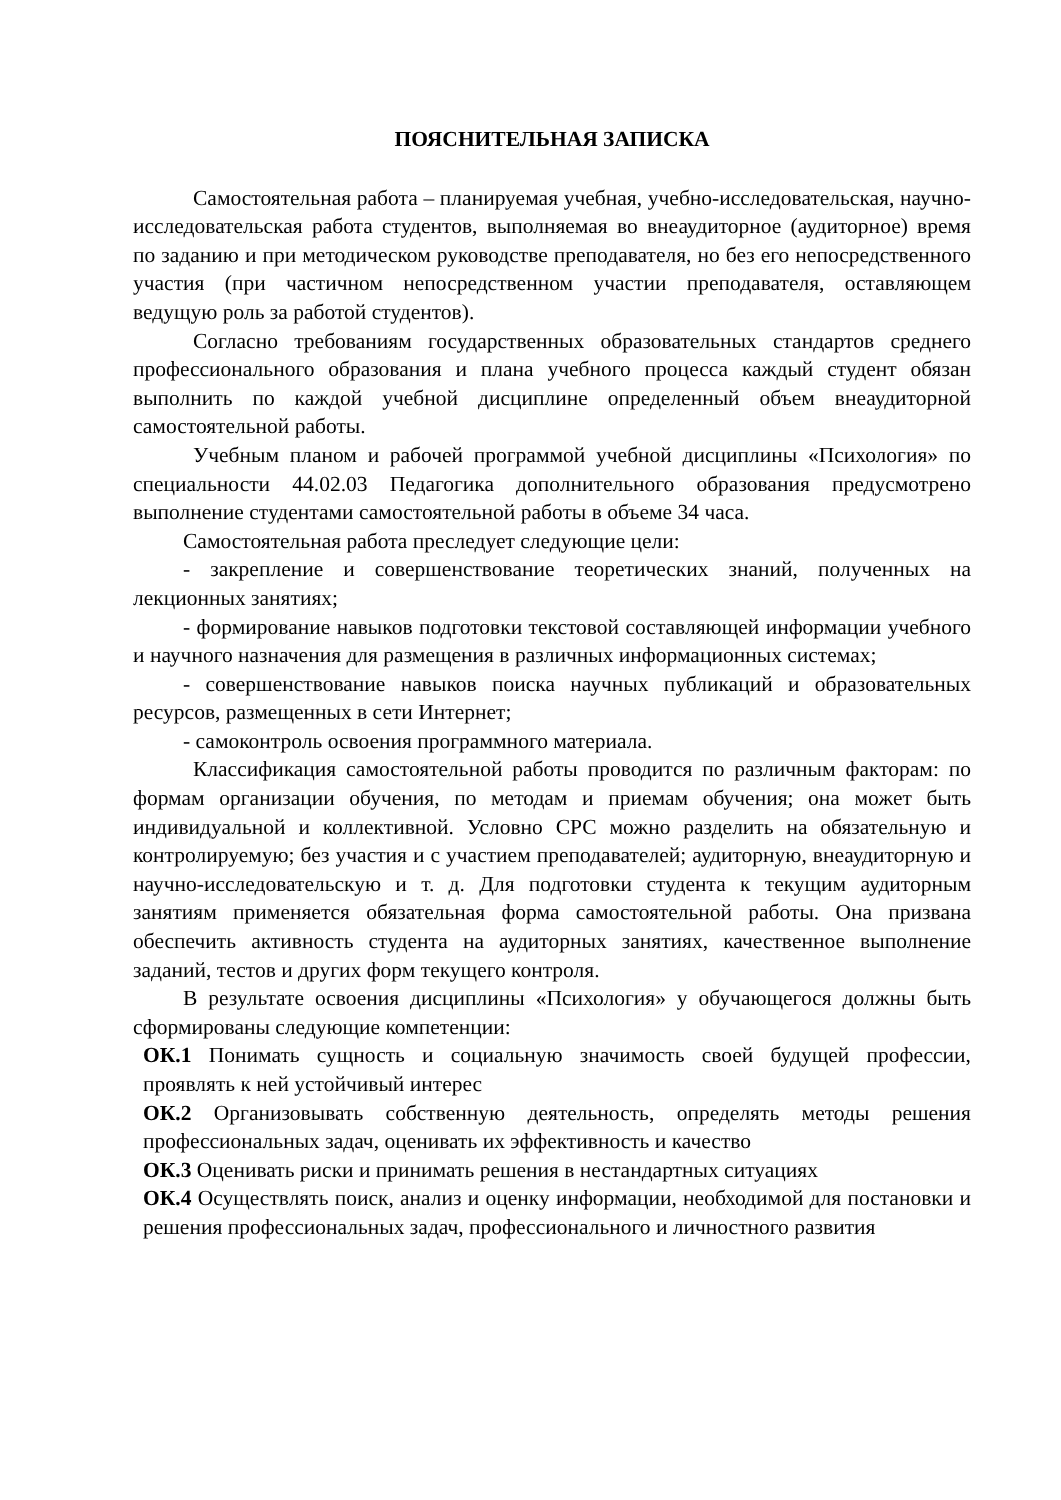ПОЯСНИТЕЛЬНАЯ ЗАПИСКА
Самостоятельная работа – планируемая учебная, учебно-исследовательская, научно-исследовательская работа студентов, выполняемая во внеаудиторное (аудиторное) время по заданию и при методическом руководстве преподавателя, но без его непосредственного участия (при частичном непосредственном участии преподавателя, оставляющем ведущую роль за работой студентов).
Согласно требованиям государственных образовательных стандартов среднего профессионального образования и плана учебного процесса каждый студент обязан выполнить по каждой учебной дисциплине определенный объем внеаудиторной самостоятельной работы.
Учебным планом и рабочей программой учебной дисциплины «Психология» по специальности 44.02.03 Педагогика дополнительного образования предусмотрено выполнение студентами самостоятельной работы в объеме 34 часа.
Самостоятельная работа преследует следующие цели:
- закрепление и совершенствование теоретических знаний, полученных на лекционных занятиях;
- формирование навыков подготовки текстовой составляющей информации учебного и научного назначения для размещения в различных информационных системах;
- совершенствование навыков поиска научных публикаций и образовательных ресурсов, размещенных в сети Интернет;
- самоконтроль освоения программного материала.
Классификация самостоятельной работы проводится по различным факторам: по формам организации обучения, по методам и приемам обучения; она может быть индивидуальной и коллективной. Условно СРС можно разделить на обязательную и контролируемую; без участия и с участием преподавателей; аудиторную, внеаудиторную и научно-исследовательскую и т. д. Для подготовки студента к текущим аудиторным занятиям применяется обязательная форма самостоятельной работы. Она призвана обеспечить активность студента на аудиторных занятиях, качественное выполнение заданий, тестов и других форм текущего контроля.
В результате освоения дисциплины «Психология» у обучающегося должны быть сформированы следующие компетенции:
ОК.1 Понимать сущность и социальную значимость своей будущей профессии, проявлять к ней устойчивый интерес
ОК.2 Организовывать собственную деятельность, определять методы решения профессиональных задач, оценивать их эффективность и качество
ОК.3 Оценивать риски и принимать решения в нестандартных ситуациях
ОК.4 Осуществлять поиск, анализ и оценку информации, необходимой для постановки и решения профессиональных задач, профессионального и личностного развития